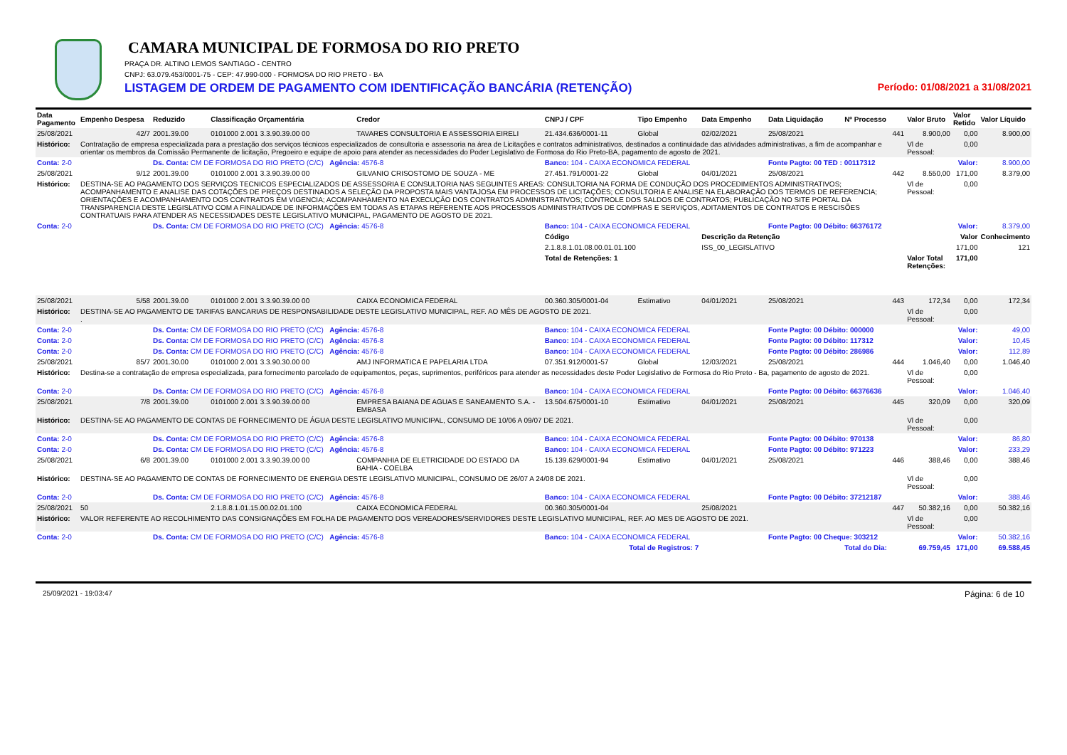CAMARA MUNICIPAL DE FORMOSA DO RIO PRETO
PRAÇA DR. ALTINO LEMOS SANTIAGO - CENTRO
CNPJ: 63.079.453/0001-75 - CEP: 47.990-000 - FORMOSA DO RIO PRETO - BA
LISTAGEM DE ORDEM DE PAGAMENTO COM IDENTIFICAÇÃO BANCÁRIA (RETENÇÃO) Período: 01/08/2021 a 31/08/2021
| Data Pagamento | Empenho Despesa | Reduzido | Classificação Orçamentária | Credor | CNPJ / CPF | Tipo Empenho | Data Empenho | Data Liquidação | Nº Processo | Valor Bruto | Valor Retido | Valor Líquido |
| --- | --- | --- | --- | --- | --- | --- | --- | --- | --- | --- | --- | --- |
| 25/08/2021 | 42/7 | 2001.39.00 | 0101000 2.001 3.3.90.39.00 00 | TAVARES CONSULTORIA E ASSESSORIA EIRELI | 21.434.636/0001-11 | Global | 02/02/2021 | 25/08/2021 | 441 | 8.900,00 | 0,00 | 8.900,00 |
| Histórico: | Contratação de empresa especializada para a prestação dos serviços técnicos especializados de consultoria e assessoria na área de Licitações e contratos administrativos, destinados a continuidade das atividades administrativas, a fim de acompanhar e orientar os membros da Comissão Permanente de licitação, Pregoeiro e equipe de apoio para atender as necessidades do Poder Legislativo de Formosa do Rio Preto-BA, pagamento de agosto de 2021. | | | | | | | | | Vl de Pessoal: | 0,00 | |
| Conta: 2-0 | | Ds. Conta: CM DE FORMOSA DO RIO PRETO (C/C) Agência: 4576-8 | | | Banco: 104 - CAIXA ECONOMICA FEDERAL | | | Fonte Pagto: 00 TED : 00117312 | | Valor: | | 8.900,00 |
| 25/08/2021 | 9/12 | 2001.39.00 | 0101000 2.001 3.3.90.39.00 00 | GILVANIO CRISOSTOMO DE SOUZA - ME | 27.451.791/0001-22 | Global | 04/01/2021 | 25/08/2021 | 442 | 8.550,00 | 171,00 | 8.379,00 |
| Histórico: | DESTINA-SE AO PAGAMENTO DOS SERVIÇOS TECNICOS ESPECIALIZADOS DE ASSESSORIA E CONSULTORIA NAS SEGUINTES AREAS: CONSULTORIA NA FORMA DE CONDUÇÃO DOS PROCEDIMENTOS ADMINISTRATIVOS; ACOMPANHAMENTO E ANALISE DAS COTAÇÕES DE PREÇOS DESTINADOS A SELEÇÃO DA PROPOSTA MAIS VANTAJOSA EM PROCESSOS DE LICITAÇÕES; CONSULTORIA E ANALISE NA ELABORAÇÃO DOS TERMOS DE REFERENCIA; ORIENTAÇÕES E ACOMPANHAMENTO DOS CONTRATOS EM VIGENCIA; ACOMPANHAMENTO NA EXECUÇÃO DOS CONTRATOS ADMINISTRATIVOS; CONTROLE DOS SALDOS DE CONTRATOS; PUBLICAÇÃO NO SITE PORTAL DA TRANSPARENCIA DESTE LEGISLATIVO COM A FINALIDADE DE INFORMAÇÕES EM TODAS AS ETAPAS REFERENTE AOS PROCESSOS ADMINISTRATIVOS DE COMPRAS E SERVIÇOS, ADITAMENTOS DE CONTRATOS E RESCISÕES CONTRATUAIS PARA ATENDER AS NECESSIDADES DESTE LEGISLATIVO MUNICIPAL, PAGAMENTO DE AGOSTO DE 2021. | | | | | | | | | Vl de Pessoal: | 0,00 | |
| Conta: 2-0 | | Ds. Conta: CM DE FORMOSA DO RIO PRETO (C/C) Agência: 4576-8 | | | Banco: 104 - CAIXA ECONOMICA FEDERAL | | | Fonte Pagto: 00 Débito: 66376172 | | Valor: | | 8.379,00 |
| | | | | | Código | | Descrição da Retenção | | | | Valor | Conhecimento |
| | | | | | 2.1.8.8.1.01.08.00.01.01.100 | | ISS_00_LEGISLATIVO | | | | 171,00 | 121 |
| | | | | | Total de Retenções: 1 | | | | | Valor Total Retenções: | 171,00 | |
| 25/08/2021 | 5/58 | 2001.39.00 | 0101000 2.001 3.3.90.39.00 00 | CAIXA ECONOMICA FEDERAL | 00.360.305/0001-04 | Estimativo | 04/01/2021 | 25/08/2021 | 443 | 172,34 | 0,00 | 172,34 |
| Histórico: | DESTINA-SE AO PAGAMENTO DE TARIFAS BANCARIAS DE RESPONSABILIDADE DESTE LEGISLATIVO MUNICIPAL, REF. AO MÊS DE AGOSTO DE 2021. . | | | | | | | | | Vl de Pessoal: | 0,00 | |
| Conta: 2-0 | | Ds. Conta: CM DE FORMOSA DO RIO PRETO (C/C) Agência: 4576-8 | | | Banco: 104 - CAIXA ECONOMICA FEDERAL | | | Fonte Pagto: 00 Débito: 000000 | | Valor: | | 49,00 |
| Conta: 2-0 | | Ds. Conta: CM DE FORMOSA DO RIO PRETO (C/C) Agência: 4576-8 | | | Banco: 104 - CAIXA ECONOMICA FEDERAL | | | Fonte Pagto: 00 Débito: 117312 | | Valor: | | 10,45 |
| Conta: 2-0 | | Ds. Conta: CM DE FORMOSA DO RIO PRETO (C/C) Agência: 4576-8 | | | Banco: 104 - CAIXA ECONOMICA FEDERAL | | | Fonte Pagto: 00 Débito: 286986 | | Valor: | | 112,89 |
| 25/08/2021 | 85/7 | 2001.30.00 | 0101000 2.001 3.3.90.30.00 00 | AMJ INFORMATICA E PAPELARIA LTDA | 07.351.912/0001-57 | Global | 12/03/2021 | 25/08/2021 | 444 | 1.046,40 | 0,00 | 1.046,40 |
| Histórico: | Destina-se a contratação de empresa especializada, para fornecimento parcelado de equipamentos, peças, suprimentos, periféricos para atender as necessidades deste Poder Legislativo de Formosa do Rio Preto - Ba, pagamento de agosto de 2021. | | | | | | | | | Vl de Pessoal: | 0,00 | |
| Conta: 2-0 | | Ds. Conta: CM DE FORMOSA DO RIO PRETO (C/C) Agência: 4576-8 | | | Banco: 104 - CAIXA ECONOMICA FEDERAL | | | Fonte Pagto: 00 Débito: 66376636 | | Valor: | | 1.046,40 |
| 25/08/2021 | 7/8 | 2001.39.00 | 0101000 2.001 3.3.90.39.00 00 | EMPRESA BAIANA DE AGUAS E SANEAMENTO S.A. - EMBASA | 13.504.675/0001-10 | Estimativo | 04/01/2021 | 25/08/2021 | 445 | 320,09 | 0,00 | 320,09 |
| Histórico: | DESTINA-SE AO PAGAMENTO DE CONTAS DE FORNECIMENTO DE ÁGUA DESTE LEGISLATIVO MUNICIPAL, CONSUMO DE 10/06 A 09/07 DE 2021. | | | | | | | | | Vl de Pessoal: | 0,00 | |
| Conta: 2-0 | | Ds. Conta: CM DE FORMOSA DO RIO PRETO (C/C) Agência: 4576-8 | | | Banco: 104 - CAIXA ECONOMICA FEDERAL | | | Fonte Pagto: 00 Débito: 970138 | | Valor: | | 86,80 |
| Conta: 2-0 | | Ds. Conta: CM DE FORMOSA DO RIO PRETO (C/C) Agência: 4576-8 | | | Banco: 104 - CAIXA ECONOMICA FEDERAL | | | Fonte Pagto: 00 Débito: 971223 | | Valor: | | 233,29 |
| 25/08/2021 | 6/8 | 2001.39.00 | 0101000 2.001 3.3.90.39.00 00 | COMPANHIA DE ELETRICIDADE DO ESTADO DA BAHIA - COELBA | 15.139.629/0001-94 | Estimativo | 04/01/2021 | 25/08/2021 | 446 | 388,46 | 0,00 | 388,46 |
| Histórico: | DESTINA-SE AO PAGAMENTO DE CONTAS DE FORNECIMENTO DE ENERGIA DESTE LEGISLATIVO MUNICIPAL, CONSUMO DE 26/07 A 24/08 DE 2021. | | | | | | | | | Vl de Pessoal: | 0,00 | |
| Conta: 2-0 | | Ds. Conta: CM DE FORMOSA DO RIO PRETO (C/C) Agência: 4576-8 | | | Banco: 104 - CAIXA ECONOMICA FEDERAL | | | Fonte Pagto: 00 Débito: 37212187 | | Valor: | | 388,46 |
| 25/08/2021 | 50 | | 2.1.8.8.1.01.15.00.02.01.100 | CAIXA ECONOMICA FEDERAL | 00.360.305/0001-04 | | 25/08/2021 | | 447 | 50.382,16 | 0,00 | 50.382,16 |
| Histórico: | VALOR REFERENTE AO RECOLHIMENTO DAS CONSIGNAÇÕES EM FOLHA DE PAGAMENTO DOS VEREADORES/SERVIDORES DESTE LEGISLATIVO MUNICIPAL, REF. AO MES DE AGOSTO DE 2021. | | | | | | | | | Vl de Pessoal: | 0,00 | |
| Conta: 2-0 | | Ds. Conta: CM DE FORMOSA DO RIO PRETO (C/C) Agência: 4576-8 | | | Banco: 104 - CAIXA ECONOMICA FEDERAL | | | Fonte Pagto: 00 Cheque: 303212 | | Valor: | | 50.382,16 |
| Total de Registros: 7 | | | | | | | | | Total do Dia: | 69.759,45 | 171,00 | 69.588,45 |
25/09/2021 - 19:03:47 Página: 6 de 10